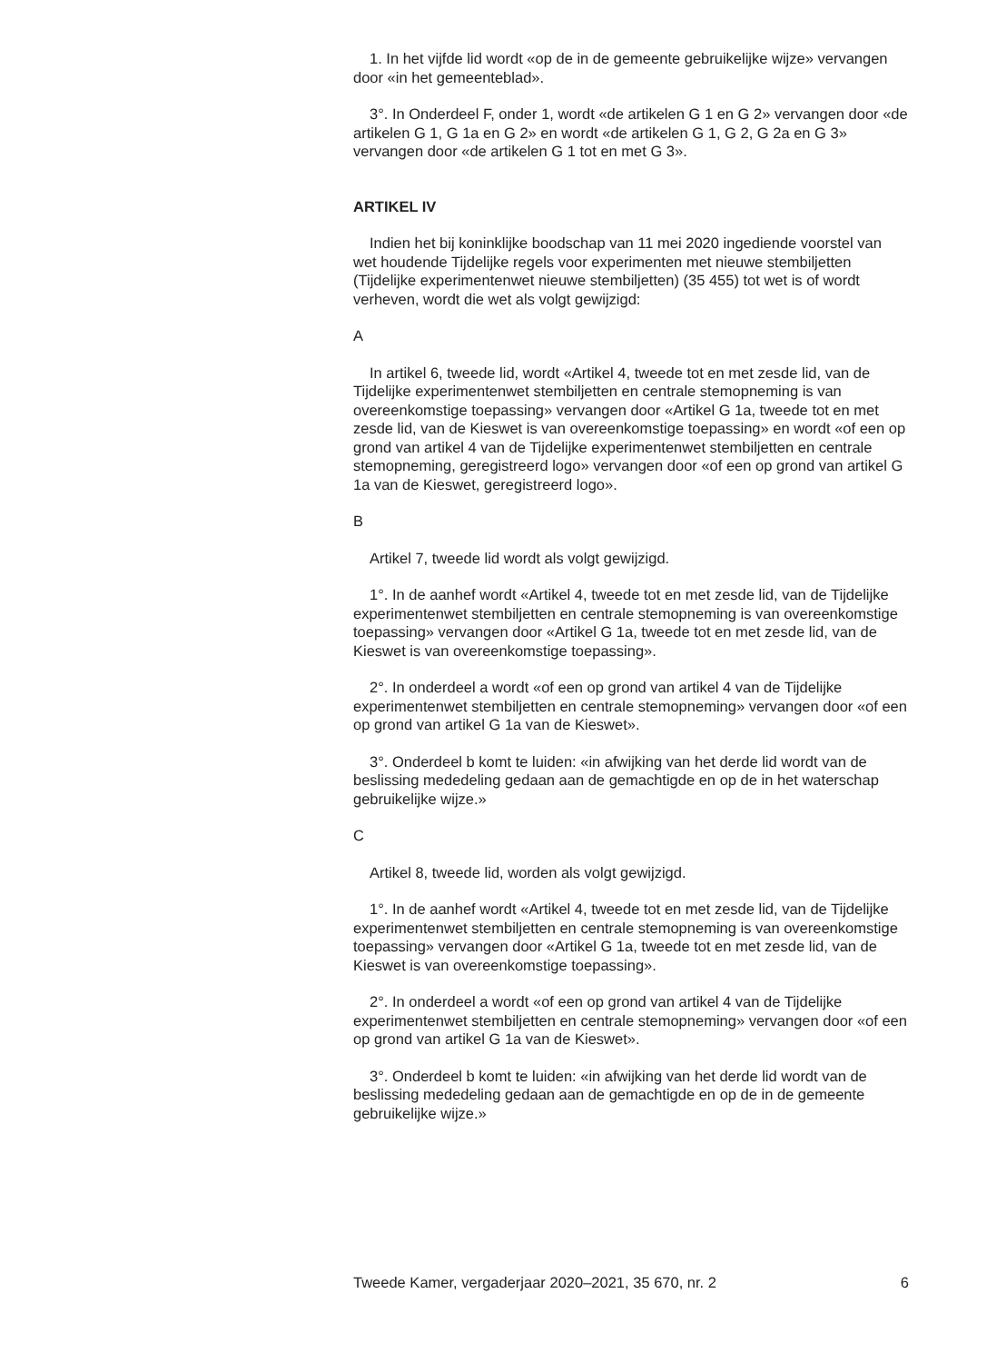1. In het vijfde lid wordt «op de in de gemeente gebruikelijke wijze» vervangen door «in het gemeenteblad».
3°. In Onderdeel F, onder 1, wordt «de artikelen G 1 en G 2» vervangen door «de artikelen G 1, G 1a en G 2» en wordt «de artikelen G 1, G 2, G 2a en G 3» vervangen door «de artikelen G 1 tot en met G 3».
ARTIKEL IV
Indien het bij koninklijke boodschap van 11 mei 2020 ingediende voorstel van wet houdende Tijdelijke regels voor experimenten met nieuwe stembiljetten (Tijdelijke experimentenwet nieuwe stembiljetten) (35 455) tot wet is of wordt verheven, wordt die wet als volgt gewijzigd:
A
In artikel 6, tweede lid, wordt «Artikel 4, tweede tot en met zesde lid, van de Tijdelijke experimentenwet stembiljetten en centrale stemopneming is van overeenkomstige toepassing» vervangen door «Artikel G 1a, tweede tot en met zesde lid, van de Kieswet is van overeenkomstige toepassing» en wordt «of een op grond van artikel 4 van de Tijdelijke experimentenwet stembiljetten en centrale stemopneming, geregistreerd logo» vervangen door «of een op grond van artikel G 1a van de Kieswet, geregistreerd logo».
B
Artikel 7, tweede lid wordt als volgt gewijzigd.
1°. In de aanhef wordt «Artikel 4, tweede tot en met zesde lid, van de Tijdelijke experimentenwet stembiljetten en centrale stemopneming is van overeenkomstige toepassing» vervangen door «Artikel G 1a, tweede tot en met zesde lid, van de Kieswet is van overeenkomstige toepassing».
2°. In onderdeel a wordt «of een op grond van artikel 4 van de Tijdelijke experimentenwet stembiljetten en centrale stemopneming» vervangen door «of een op grond van artikel G 1a van de Kieswet».
3°. Onderdeel b komt te luiden: «in afwijking van het derde lid wordt van de beslissing mededeling gedaan aan de gemachtigde en op de in het waterschap gebruikelijke wijze.»
C
Artikel 8, tweede lid, worden als volgt gewijzigd.
1°. In de aanhef wordt «Artikel 4, tweede tot en met zesde lid, van de Tijdelijke experimentenwet stembiljetten en centrale stemopneming is van overeenkomstige toepassing» vervangen door «Artikel G 1a, tweede tot en met zesde lid, van de Kieswet is van overeenkomstige toepassing».
2°. In onderdeel a wordt «of een op grond van artikel 4 van de Tijdelijke experimentenwet stembiljetten en centrale stemopneming» vervangen door «of een op grond van artikel G 1a van de Kieswet».
3°. Onderdeel b komt te luiden: «in afwijking van het derde lid wordt van de beslissing mededeling gedaan aan de gemachtigde en op de in de gemeente gebruikelijke wijze.»
Tweede Kamer, vergaderjaar 2020–2021, 35 670, nr. 2 6